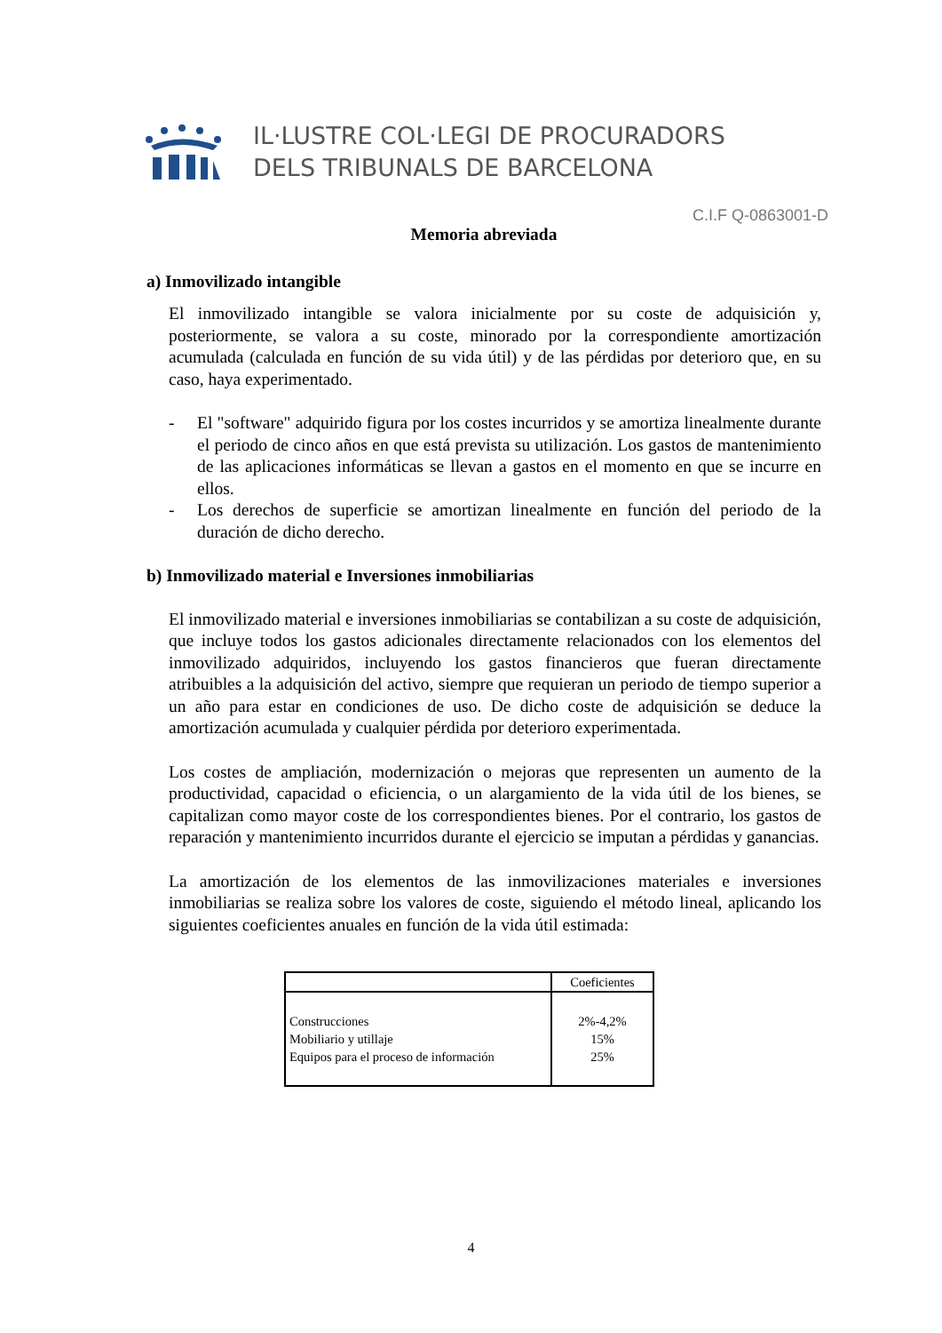IL·LUSTRE COL·LEGI DE PROCURADORS
DELS TRIBUNALS DE BARCELONA
C.I.F Q-0863001-D
Memoria abreviada
a) Inmovilizado intangible
El inmovilizado intangible se valora inicialmente por su coste de adquisición y, posteriormente, se valora a su coste, minorado por la correspondiente amortización acumulada (calculada en función de su vida útil) y de las pérdidas por deterioro que, en su caso, haya experimentado.
- El "software" adquirido figura por los costes incurridos y se amortiza linealmente durante el periodo de cinco años en que está prevista su utilización. Los gastos de mantenimiento de las aplicaciones informáticas se llevan a gastos en el momento en que se incurre en ellos.
- Los derechos de superficie se amortizan linealmente en función del periodo de la duración de dicho derecho.
b) Inmovilizado material e Inversiones inmobiliarias
El inmovilizado material e inversiones inmobiliarias se contabilizan a su coste de adquisición, que incluye todos los gastos adicionales directamente relacionados con los elementos del inmovilizado adquiridos, incluyendo los gastos financieros que fueran directamente atribuibles a la adquisición del activo, siempre que requieran un periodo de tiempo superior a un año para estar en condiciones de uso. De dicho coste de adquisición se deduce la amortización acumulada y cualquier pérdida por deterioro experimentada.
Los costes de ampliación, modernización o mejoras que representen un aumento de la productividad, capacidad o eficiencia, o un alargamiento de la vida útil de los bienes, se capitalizan como mayor coste de los correspondientes bienes. Por el contrario, los gastos de reparación y mantenimiento incurridos durante el ejercicio se imputan a pérdidas y ganancias.
La amortización de los elementos de las inmovilizaciones materiales e inversiones inmobiliarias se realiza sobre los valores de coste, siguiendo el método lineal, aplicando los siguientes coeficientes anuales en función de la vida útil estimada:
| | Coeficientes |
| --- | --- |
| Construcciones | 2%-4,2% |
| Mobiliario y utillaje | 15% |
| Equipos para el proceso de información | 25% |
4